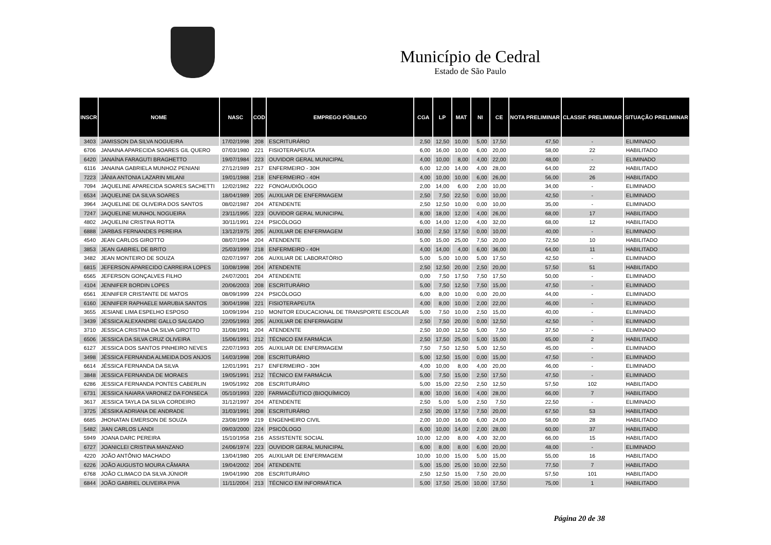Município de Cedral
Estado de São Paulo
| INSCR | NOME | NASC | COD | EMPREGO PÚBLICO | CGA | LP | MAT | NI | CE | NOTA PRELIMINAR | CLASSIF. PRELIMINAR | SITUAÇÃO PRELIMINAR |
| --- | --- | --- | --- | --- | --- | --- | --- | --- | --- | --- | --- | --- |
| 3403 | JAMISSON DA SILVA NOGUEIRA | 17/02/1998 | 208 | ESCRITURÁRIO | 2,50 | 12,50 | 10,00 | 5,00 | 17,50 | 47,50 | - | ELIMINADO |
| 6706 | JANAINA APARECIDA SOARES GIL QUERO | 07/03/1980 | 221 | FISIOTERAPEUTA | 6,00 | 16,00 | 10,00 | 6,00 | 20,00 | 58,00 | 22 | HABILITADO |
| 6420 | JANAÍNA FARAGUTI BRAGHETTO | 19/07/1984 | 223 | OUVIDOR GERAL MUNICIPAL | 4,00 | 10,00 | 8,00 | 4,00 | 22,00 | 48,00 | - | ELIMINADO |
| 6116 | JANAINA GABRIELA MUNHOZ PENIANI | 27/12/1989 | 217 | ENFERMEIRO - 30H | 6,00 | 12,00 | 14,00 | 4,00 | 28,00 | 64,00 | 22 | HABILITADO |
| 7223 | JÂNIA ANTONIA LAZARIN MILANI | 19/01/1988 | 218 | ENFERMEIRO - 40H | 4,00 | 10,00 | 10,00 | 6,00 | 26,00 | 56,00 | 26 | HABILITADO |
| 7094 | JAQUELINE APARECIDA SOARES SACHETTI | 12/02/1982 | 222 | FONOAUDIÓLOGO | 2,00 | 14,00 | 6,00 | 2,00 | 10,00 | 34,00 | - | ELIMINADO |
| 6534 | JAQUELINE DA SILVA SOARES | 18/04/1989 | 205 | AUXILIAR DE ENFERMAGEM | 2,50 | 7,50 | 22,50 | 0,00 | 10,00 | 42,50 | - | ELIMINADO |
| 3964 | JAQUELINE DE OLIVEIRA DOS SANTOS | 08/02/1987 | 204 | ATENDENTE | 2,50 | 12,50 | 10,00 | 0,00 | 10,00 | 35,00 | - | ELIMINADO |
| 7247 | JAQUELINE MUNHOL NOGUEIRA | 23/11/1995 | 223 | OUVIDOR GERAL MUNICIPAL | 8,00 | 18,00 | 12,00 | 4,00 | 26,00 | 68,00 | 17 | HABILITADO |
| 4802 | JAQUELINI CRISTINA ROTTA | 30/11/1991 | 224 | PSICÓLOGO | 6,00 | 14,00 | 12,00 | 4,00 | 32,00 | 68,00 | 12 | HABILITADO |
| 6888 | JARBAS FERNANDES PEREIRA | 13/12/1975 | 205 | AUXILIAR DE ENFERMAGEM | 10,00 | 2,50 | 17,50 | 0,00 | 10,00 | 40,00 | - | ELIMINADO |
| 4540 | JEAN CARLOS GIROTTO | 08/07/1994 | 204 | ATENDENTE | 5,00 | 15,00 | 25,00 | 7,50 | 20,00 | 72,50 | 10 | HABILITADO |
| 3853 | JEAN GABRIEL DE BRITO | 25/03/1999 | 218 | ENFERMEIRO - 40H | 4,00 | 14,00 | 4,00 | 6,00 | 36,00 | 64,00 | 11 | HABILITADO |
| 3482 | JEAN MONTEIRO DE SOUZA | 02/07/1997 | 206 | AUXILIAR DE LABORATÓRIO | 5,00 | 5,00 | 10,00 | 5,00 | 17,50 | 42,50 | - | ELIMINADO |
| 6815 | JEFERSON APARECIDO CARREIRA LOPES | 10/08/1998 | 204 | ATENDENTE | 2,50 | 12,50 | 20,00 | 2,50 | 20,00 | 57,50 | 51 | HABILITADO |
| 6565 | JEFERSON GONÇALVES FILHO | 24/07/2001 | 204 | ATENDENTE | 0,00 | 7,50 | 17,50 | 7,50 | 17,50 | 50,00 | - | ELIMINADO |
| 4104 | JENNIFER BORDIN LOPES | 20/06/2003 | 208 | ESCRITURÁRIO | 5,00 | 7,50 | 12,50 | 7,50 | 15,00 | 47,50 | - | ELIMINADO |
| 6561 | JENNIFER CRISTANTE DE MATOS | 08/09/1999 | 224 | PSICÓLOGO | 6,00 | 8,00 | 10,00 | 0,00 | 20,00 | 44,00 | - | ELIMINADO |
| 6160 | JENNIFER RAPHAELE MARUBIA SANTOS | 30/04/1998 | 221 | FISIOTERAPEUTA | 4,00 | 8,00 | 10,00 | 2,00 | 22,00 | 46,00 | - | ELIMINADO |
| 3655 | JESIANE LIMA ESPELHO ESPOSO | 10/09/1994 | 210 | MONITOR EDUCACIONAL DE TRANSPORTE ESCOLAR | 5,00 | 7,50 | 10,00 | 2,50 | 15,00 | 40,00 | - | ELIMINADO |
| 3439 | JÉSSICA ALEXANDRE GALLO SALGADO | 22/05/1993 | 205 | AUXILIAR DE ENFERMAGEM | 2,50 | 7,50 | 20,00 | 0,00 | 12,50 | 42,50 | - | ELIMINADO |
| 3710 | JESSICA CRISTINA DA SILVA GIROTTO | 31/08/1991 | 204 | ATENDENTE | 2,50 | 10,00 | 12,50 | 5,00 | 7,50 | 37,50 | - | ELIMINADO |
| 6506 | JESSICA DA SILVA CRUZ OLIVEIRA | 15/06/1991 | 212 | TÉCNICO EM FARMÁCIA | 2,50 | 17,50 | 25,00 | 5,00 | 15,00 | 65,00 | 2 | HABILITADO |
| 6127 | JESSICA DOS SANTOS PINHEIRO NEVES | 22/07/1993 | 205 | AUXILIAR DE ENFERMAGEM | 7,50 | 7,50 | 12,50 | 5,00 | 12,50 | 45,00 | - | ELIMINADO |
| 3498 | JÉSSICA FERNANDA ALMEIDA DOS ANJOS | 14/03/1998 | 208 | ESCRITURÁRIO | 5,00 | 12,50 | 15,00 | 0,00 | 15,00 | 47,50 | - | ELIMINADO |
| 6614 | JÉSSICA FERNANDA DA SILVA | 12/01/1991 | 217 | ENFERMEIRO - 30H | 4,00 | 10,00 | 8,00 | 4,00 | 20,00 | 46,00 | - | ELIMINADO |
| 3848 | JESSICA FERNANDA DE MORAES | 19/05/1991 | 212 | TÉCNICO EM FARMÁCIA | 5,00 | 7,50 | 15,00 | 2,50 | 17,50 | 47,50 | - | ELIMINADO |
| 6286 | JESSICA FERNANDA PONTES CABERLIN | 19/05/1992 | 208 | ESCRITURÁRIO | 5,00 | 15,00 | 22,50 | 2,50 | 12,50 | 57,50 | 102 | HABILITADO |
| 6731 | JESSICA NAIARA VARONEZ DA FONSECA | 05/10/1993 | 220 | FARMACÊUTICO (BIOQUÍMICO) | 8,00 | 10,00 | 16,00 | 4,00 | 28,00 | 66,00 | 7 | HABILITADO |
| 3617 | JESSICA TAYLA DA SILVA CORDEIRO | 31/12/1997 | 204 | ATENDENTE | 2,50 | 5,00 | 5,00 | 2,50 | 7,50 | 22,50 | - | ELIMINADO |
| 3725 | JÉSSIKA ADRIANA DE ANDRADE | 31/03/1991 | 208 | ESCRITURÁRIO | 2,50 | 20,00 | 17,50 | 7,50 | 20,00 | 67,50 | 53 | HABILITADO |
| 6685 | JHONATAN EMERSON DE SOUZA | 23/08/1999 | 219 | ENGENHEIRO CIVIL | 2,00 | 10,00 | 16,00 | 6,00 | 24,00 | 58,00 | 28 | HABILITADO |
| 5482 | JIAN CARLOS LANDI | 09/03/2000 | 224 | PSICÓLOGO | 6,00 | 10,00 | 14,00 | 2,00 | 28,00 | 60,00 | 37 | HABILITADO |
| 5949 | JOANA DARC PEREIRA | 15/10/1958 | 216 | ASSISTENTE SOCIAL | 10,00 | 12,00 | 8,00 | 4,00 | 32,00 | 66,00 | 15 | HABILITADO |
| 6727 | JOANICLEI CRISTINA MANZANO | 24/06/1974 | 223 | OUVIDOR GERAL MUNICIPAL | 6,00 | 8,00 | 8,00 | 6,00 | 20,00 | 48,00 | - | ELIMINADO |
| 4220 | JOÃO ANTÔNIO MACHADO | 13/04/1980 | 205 | AUXILIAR DE ENFERMAGEM | 10,00 | 10,00 | 15,00 | 5,00 | 15,00 | 55,00 | 16 | HABILITADO |
| 6226 | JOÃO AUGUSTO MOURA CÂMARA | 19/04/2002 | 204 | ATENDENTE | 5,00 | 15,00 | 25,00 | 10,00 | 22,50 | 77,50 | 7 | HABILITADO |
| 6768 | JOÃO CLIMACO DA SILVA JÚNIOR | 19/04/1990 | 208 | ESCRITURÁRIO | 2,50 | 12,50 | 15,00 | 7,50 | 20,00 | 57,50 | 101 | HABILITADO |
| 6844 | JOÃO GABRIEL OLIVEIRA PIVA | 11/11/2004 | 213 | TÉCNICO EM INFORMÁTICA | 5,00 | 17,50 | 25,00 | 10,00 | 17,50 | 75,00 | 1 | HABILITADO |
Página 20 de 38